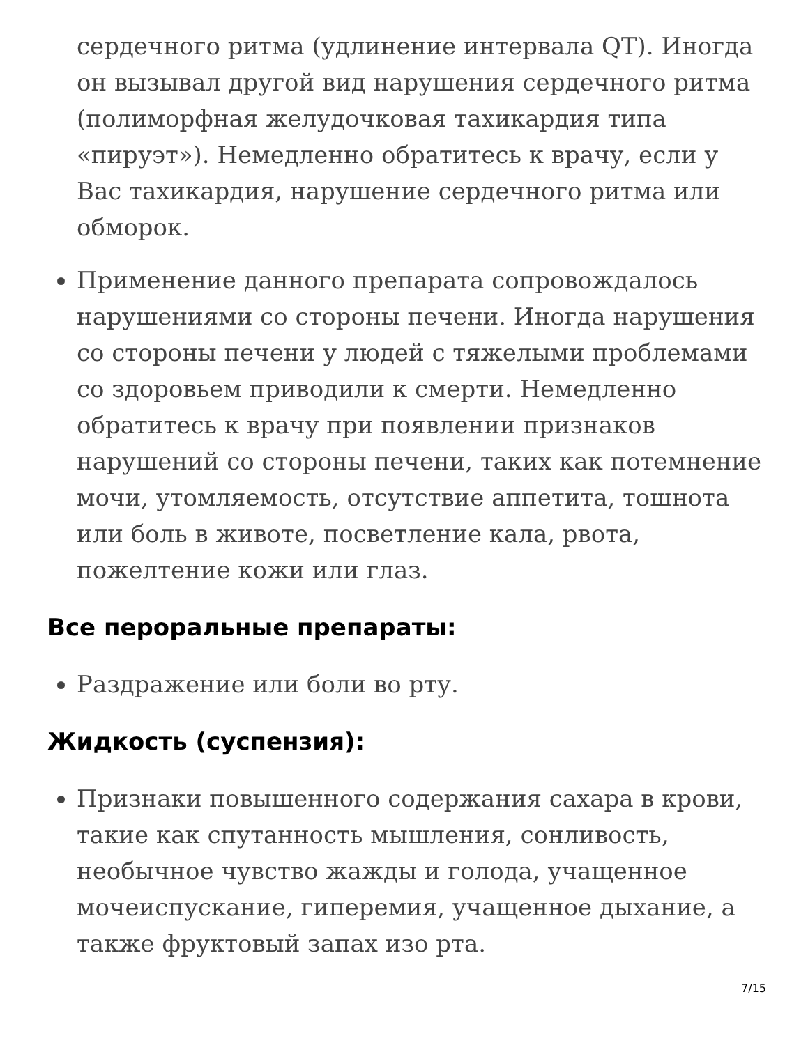сердечного ритма (удлинение интервала QT). Иногда он вызывал другой вид нарушения сердечного ритма (полиморфная желудочковая тахикардия типа «пируэт»). Немедленно обратитесь к врачу, если у Вас тахикардия, нарушение сердечного ритма или обморок.
Применение данного препарата сопровождалось нарушениями со стороны печени. Иногда нарушения со стороны печени у людей с тяжелыми проблемами со здоровьем приводили к смерти. Немедленно обратитесь к врачу при появлении признаков нарушений со стороны печени, таких как потемнение мочи, утомляемость, отсутствие аппетита, тошнота или боль в животе, посветление кала, рвота, пожелтение кожи или глаз.
Все пероральные препараты:
Раздражение или боли во рту.
Жидкость (суспензия):
Признаки повышенного содержания сахара в крови, такие как спутанность мышления, сонливость, необычное чувство жажды и голода, учащенное мочеиспускание, гиперемия, учащенное дыхание, а также фруктовый запах изо рта.
7/15